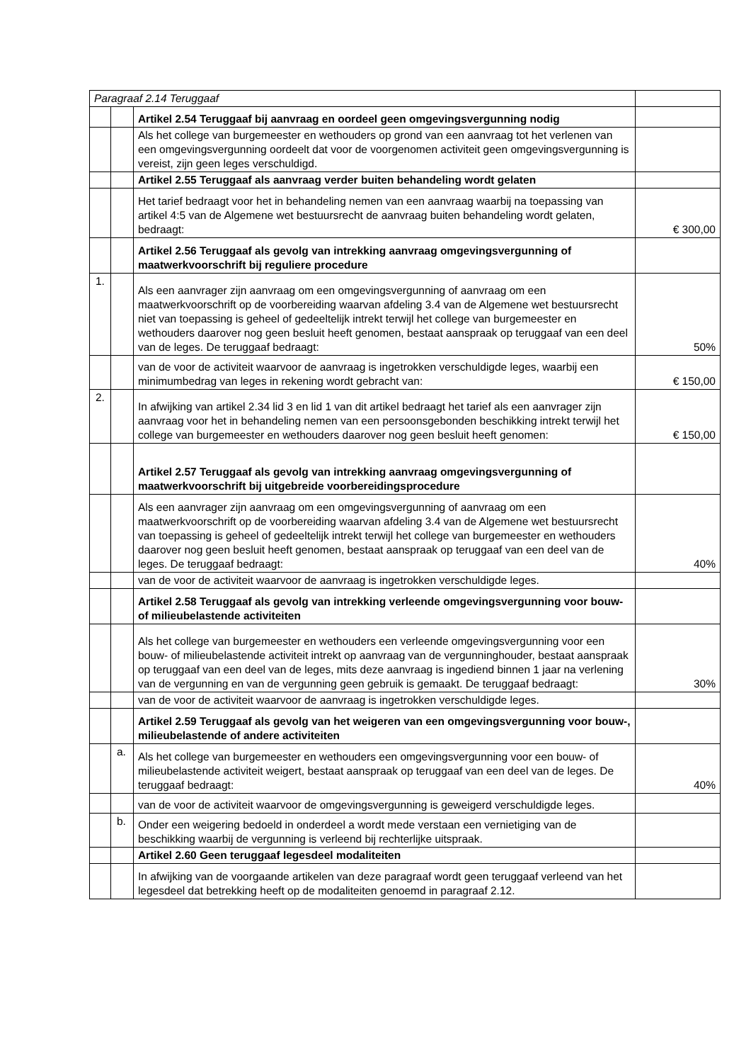| Paragraaf 2.14 Teruggaaf | | | |
| | | Artikel 2.54 Teruggaaf bij aanvraag en oordeel geen omgevingsvergunning nodig | |
| | | Als het college van burgemeester en wethouders op grond van een aanvraag tot het verlenen van een omgevingsvergunning oordeelt dat voor de voorgenomen activiteit geen omgevingsvergunning is vereist, zijn geen leges verschuldigd. | |
| | | Artikel 2.55 Teruggaaf als aanvraag verder buiten behandeling wordt gelaten | |
| | | Het tarief bedraagt voor het in behandeling nemen van een aanvraag waarbij na toepassing van artikel 4:5 van de Algemene wet bestuursrecht de aanvraag buiten behandeling wordt gelaten, bedraagt: | € 300,00 |
| | | Artikel 2.56 Teruggaaf als gevolg van intrekking aanvraag omgevingsvergunning of maatwerkvoorschrift bij reguliere procedure | |
| 1. | | Als een aanvrager zijn aanvraag om een omgevingsvergunning of aanvraag om een maatwerkvoorschrift op de voorbereiding waarvan afdeling 3.4 van de Algemene wet bestuursrecht niet van toepassing is geheel of gedeeltelijk intrekt terwijl het college van burgemeester en wethouders daarover nog geen besluit heeft genomen, bestaat aanspraak op teruggaaf van een deel van de leges. De teruggaaf bedraagt: | 50% |
| | | van de voor de activiteit waarvoor de aanvraag is ingetrokken verschuldigde leges, waarbij een minimumbedrag van leges in rekening wordt gebracht van: | € 150,00 |
| 2. | | In afwijking van artikel 2.34 lid 3 en lid 1 van dit artikel bedraagt het tarief als een aanvrager zijn aanvraag voor het in behandeling nemen van een persoonsgebonden beschikking intrekt terwijl het college van burgemeester en wethouders daarover nog geen besluit heeft genomen: | € 150,00 |
| | | Artikel 2.57 Teruggaaf als gevolg van intrekking aanvraag omgevingsvergunning of maatwerkvoorschrift bij uitgebreide voorbereidingsprocedure | |
| | | Als een aanvrager zijn aanvraag om een omgevingsvergunning of aanvraag om een maatwerkvoorschrift op de voorbereiding waarvan afdeling 3.4 van de Algemene wet bestuursrecht van toepassing is geheel of gedeeltelijk intrekt terwijl het college van burgemeester en wethouders daarover nog geen besluit heeft genomen, bestaat aanspraak op teruggaaf van een deel van de leges. De teruggaaf bedraagt: | 40% |
| | | van de voor de activiteit waarvoor de aanvraag is ingetrokken verschuldigde leges. | |
| | | Artikel 2.58 Teruggaaf als gevolg van intrekking verleende omgevingsvergunning voor bouw- of milieubelastende activiteiten | |
| | | Als het college van burgemeester en wethouders een verleende omgevingsvergunning voor een bouw- of milieubelastende activiteit intrekt op aanvraag van de vergunninghouder, bestaat aanspraak op teruggaaf van een deel van de leges, mits deze aanvraag is ingediend binnen 1 jaar na verlening van de vergunning en van de vergunning geen gebruik is gemaakt. De teruggaaf bedraagt: | 30% |
| | | van de voor de activiteit waarvoor de aanvraag is ingetrokken verschuldigde leges. | |
| | | Artikel 2.59 Teruggaaf als gevolg van het weigeren van een omgevingsvergunning voor bouw-, milieubelastende of andere activiteiten | |
| | a. | Als het college van burgemeester en wethouders een omgevingsvergunning voor een bouw- of milieubelastende activiteit weigert, bestaat aanspraak op teruggaaf van een deel van de leges. De teruggaaf bedraagt: | 40% |
| | | van de voor de activiteit waarvoor de omgevingsvergunning is geweigerd verschuldigde leges. | |
| | b. | Onder een weigering bedoeld in onderdeel a wordt mede verstaan een vernietiging van de beschikking waarbij de vergunning is verleend bij rechterlijke uitspraak. | |
| | | Artikel 2.60 Geen teruggaaf legesdeel modaliteiten | |
| | | In afwijking van de voorgaande artikelen van deze paragraaf wordt geen teruggaaf verleend van het legesdeel dat betrekking heeft op de modaliteiten genoemd in paragraaf 2.12. | |